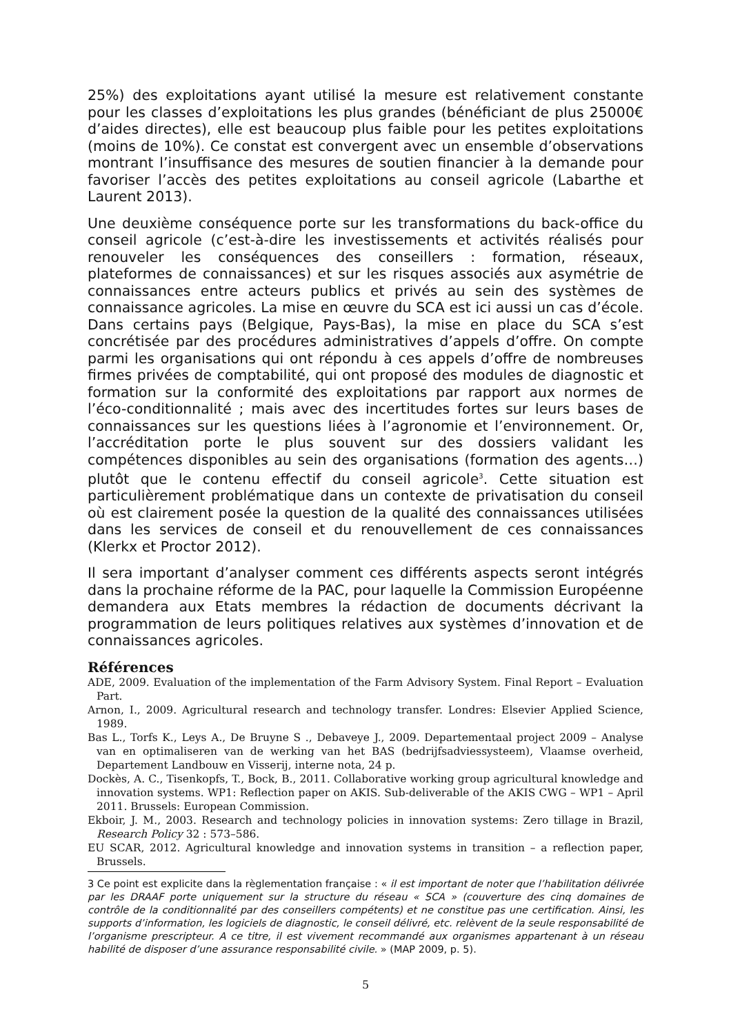25%) des exploitations ayant utilisé la mesure est relativement constante pour les classes d’exploitations les plus grandes (bénéficiant de plus 25000€ d’aides directes), elle est beaucoup plus faible pour les petites exploitations (moins de 10%). Ce constat est convergent avec un ensemble d’observations montrant l’insuffisance des mesures de soutien financier à la demande pour favoriser l’accès des petites exploitations au conseil agricole (Labarthe et Laurent 2013).
Une deuxième conséquence porte sur les transformations du back-office du conseil agricole (c’est-à-dire les investissements et activités réalisés pour renouveler les conséquences des conseillers : formation, réseaux, plateformes de connaissances) et sur les risques associés aux asymétrie de connaissances entre acteurs publics et privés au sein des systèmes de connaissance agricoles. La mise en œuvre du SCA est ici aussi un cas d’école. Dans certains pays (Belgique, Pays-Bas), la mise en place du SCA s’est concrétisée par des procédures administratives d’appels d’offre. On compte parmi les organisations qui ont répondu à ces appels d’offre de nombreuses firmes privées de comptabilité, qui ont proposé des modules de diagnostic et formation sur la conformité des exploitations par rapport aux normes de l’éco-conditionnalité ; mais avec des incertitudes fortes sur leurs bases de connaissances sur les questions liées à l’agronomie et l’environnement. Or, l’accréditation porte le plus souvent sur des dossiers validant les compétences disponibles au sein des organisations (formation des agents…) plutôt que le contenu effectif du conseil agricole<sup>3</sup>. Cette situation est particulièrement problématique dans un contexte de privatisation du conseil où est clairement posée la question de la qualité des connaissances utilisées dans les services de conseil et du renouvellement de ces connaissances (Klerkx et Proctor 2012).
Il sera important d’analyser comment ces différents aspects seront intégrés dans la prochaine réforme de la PAC, pour laquelle la Commission Européenne demandera aux Etats membres la rédaction de documents décrivant la programmation de leurs politiques relatives aux systèmes d’innovation et de connaissances agricoles.
Références
ADE, 2009. Evaluation of the implementation of the Farm Advisory System. Final Report – Evaluation Part.
Arnon, I., 2009. Agricultural research and technology transfer. Londres: Elsevier Applied Science, 1989.
Bas L., Torfs K., Leys A., De Bruyne S ., Debaveye J., 2009. Departementaal project 2009 – Analyse van en optimaliseren van de werking van het BAS (bedrijfsadviessysteem), Vlaamse overheid, Departement Landbouw en Visserij, interne nota, 24 p.
Dockès, A. C., Tisenkopfs, T., Bock, B., 2011. Collaborative working group agricultural knowledge and innovation systems. WP1: Reflection paper on AKIS. Sub-deliverable of the AKIS CWG – WP1 – April 2011. Brussels: European Commission.
Ekboir, J. M., 2003. Research and technology policies in innovation systems: Zero tillage in Brazil, Research Policy 32 : 573–586.
EU SCAR, 2012. Agricultural knowledge and innovation systems in transition – a reflection paper, Brussels.
3 Ce point est explicite dans la règlementation française : « il est important de noter que l’habilitation délivrée par les DRAAF porte uniquement sur la structure du réseau « SCA » (couverture des cinq domaines de contrôle de la conditionnalité par des conseillers compétents) et ne constitue pas une certification. Ainsi, les supports d’information, les logiciels de diagnostic, le conseil délivré, etc. relèvent de la seule responsabilité de l’organisme prescripteur. A ce titre, il est vivement recommandé aux organismes appartenant à un réseau habilité de disposer d’une assurance responsabilité civile. » (MAP 2009, p. 5).
5